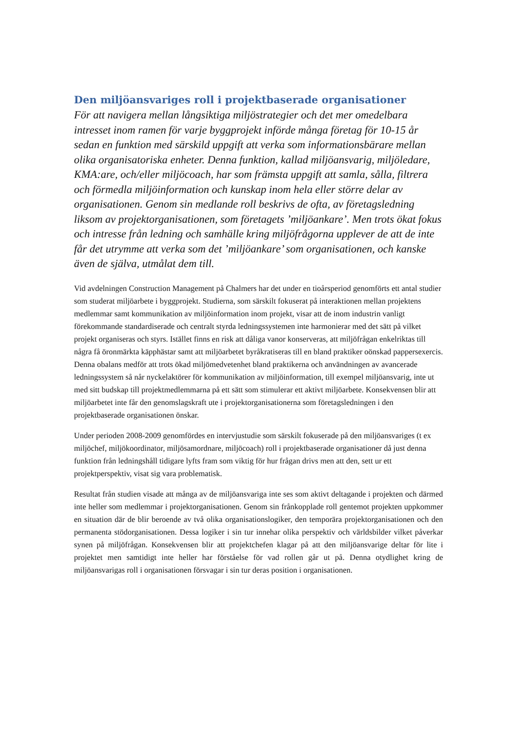Den miljöansvariges roll i projektbaserade organisationer
För att navigera mellan långsiktiga miljöstrategier och det mer omedelbara intresset inom ramen för varje byggprojekt införde många företag för 10-15 år sedan en funktion med särskild uppgift att verka som informationsbärare mellan olika organisatoriska enheter. Denna funktion, kallad miljöansvarig, miljöledare, KMA:are, och/eller miljöcoach, har som främsta uppgift att samla, sålla, filtrera och förmedla miljöinformation och kunskap inom hela eller större delar av organisationen. Genom sin medlande roll beskrivs de ofta, av företagsledning liksom av projektorganisationen, som företagets ’miljöankare’. Men trots ökat fokus och intresse från ledning och samhälle kring miljöfrågorna upplever de att de inte får det utrymme att verka som det ’miljöankare’ som organisationen, och kanske även de själva, utmålat dem till.
Vid avdelningen Construction Management på Chalmers har det under en tioårsperiod genomförts ett antal studier som studerat miljöarbete i byggprojekt. Studierna, som särskilt fokuserat på interaktionen mellan projektens medlemmar samt kommunikation av miljöinformation inom projekt, visar att de inom industrin vanligt förekommande standardiserade och centralt styrda ledningssystemen inte harmonierar med det sätt på vilket projekt organiseras och styrs. Istället finns en risk att dåliga vanor konserveras, att miljöfrågan enkelriktas till några få öronmärkta käpphästar samt att miljöarbetet byråkratiseras till en bland praktiker oönskad pappersexercis. Denna obalans medför att trots ökad miljömedvetenhet bland praktikerna och användningen av avancerade ledningssystem så når nyckelaktörer för kommunikation av miljöinformation, till exempel miljöansvarig, inte ut med sitt budskap till projektmedlemmarna på ett sätt som stimulerar ett aktivt miljöarbete. Konsekvensen blir att miljöarbetet inte får den genomslagskraft ute i projektorganisationerna som företagsledningen i den projektbaserade organisationen önskar.
Under perioden 2008-2009 genomfördes en intervjustudie som särskilt fokuserade på den miljöansvariges (t ex miljöchef, miljökoordinator, miljösamordnare, miljöcoach) roll i projektbaserade organisationer då just denna funktion från ledningshåll tidigare lyfts fram som viktig för hur frågan drivs men att den, sett ur ett projektperspektiv, visat sig vara problematisk.
Resultat från studien visade att många av de miljöansvariga inte ses som aktivt deltagande i projekten och därmed inte heller som medlemmar i projektorganisationen. Genom sin frånkopplade roll gentemot projekten uppkommer en situation där de blir beroende av två olika organisationslogiker, den temporära projektorganisationen och den permanenta stödorganisationen. Dessa logiker i sin tur innehar olika perspektiv och världsbilder vilket påverkar synen på miljöfrågan. Konsekvensen blir att projektchefen klagar på att den miljöansvarige deltar för lite i projektet men samtidigt inte heller har förståelse för vad rollen går ut på. Denna otydlighet kring de miljöansvarigas roll i organisationen försvagar i sin tur deras position i organisationen.